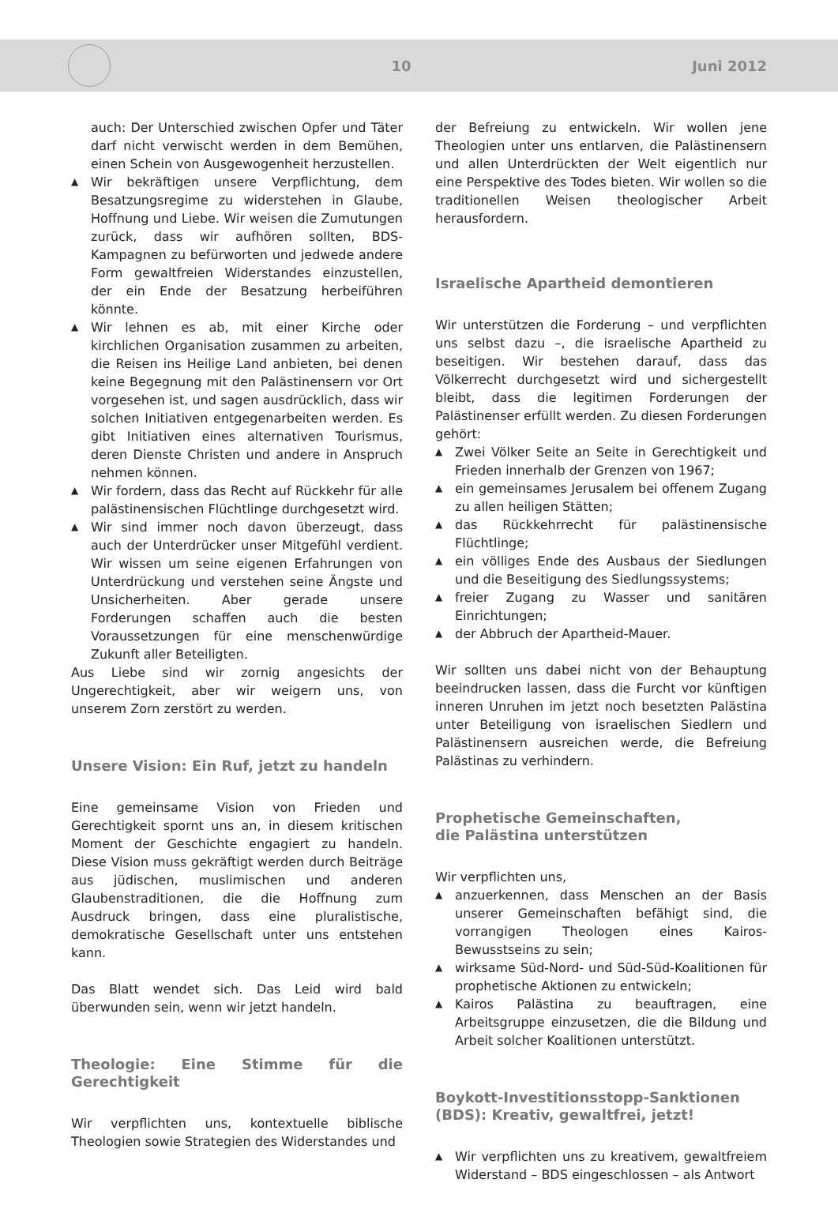10 Juni 2012
auch: Der Unterschied zwischen Opfer und Täter darf nicht verwischt werden in dem Bemühen, einen Schein von Ausgewogenheit herzustellen.
▲ Wir bekräftigen unsere Verpflichtung, dem Besatzungsregime zu widerstehen in Glaube, Hoffnung und Liebe. Wir weisen die Zumutungen zurück, dass wir aufhören sollten, BDS-Kampagnen zu befürworten und jedwede andere Form gewaltfreien Widerstandes einzustellen, der ein Ende der Besatzung herbeiführen könnte.
▲ Wir lehnen es ab, mit einer Kirche oder kirchlichen Organisation zusammen zu arbeiten, die Reisen ins Heilige Land anbieten, bei denen keine Begegnung mit den Palästinensern vor Ort vorgesehen ist, und sagen ausdrücklich, dass wir solchen Initiativen entgegenarbeiten werden. Es gibt Initiativen eines alternativen Tourismus, deren Dienste Christen und andere in Anspruch nehmen können.
▲ Wir fordern, dass das Recht auf Rückkehr für alle palästinensischen Flüchtlinge durchgesetzt wird.
▲ Wir sind immer noch davon überzeugt, dass auch der Unterdrücker unser Mitgefühl verdient. Wir wissen um seine eigenen Erfahrungen von Unterdrückung und verstehen seine Ängste und Unsicherheiten. Aber gerade unsere Forderungen schaffen auch die besten Voraussetzungen für eine menschenwürdige Zukunft aller Beteiligten.
Aus Liebe sind wir zornig angesichts der Ungerechtigkeit, aber wir weigern uns, von unserem Zorn zerstört zu werden.
Unsere Vision: Ein Ruf, jetzt zu handeln
Eine gemeinsame Vision von Frieden und Gerechtigkeit spornt uns an, in diesem kritischen Moment der Geschichte engagiert zu handeln. Diese Vision muss gekräftigt werden durch Beiträge aus jüdischen, muslimischen und anderen Glaubenstraditionen, die die Hoffnung zum Ausdruck bringen, dass eine pluralistische, demokratische Gesellschaft unter uns entstehen kann.
Das Blatt wendet sich. Das Leid wird bald überwunden sein, wenn wir jetzt handeln.
Theologie: Eine Stimme für die Gerechtigkeit
Wir verpflichten uns, kontextuelle biblische Theologien sowie Strategien des Widerstandes und
der Befreiung zu entwickeln. Wir wollen jene Theologien unter uns entlarven, die Palästinensern und allen Unterdrückten der Welt eigentlich nur eine Perspektive des Todes bieten. Wir wollen so die traditionellen Weisen theologischer Arbeit herausfordern.
Israelische Apartheid demontieren
Wir unterstützen die Forderung – und verpflichten uns selbst dazu –, die israelische Apartheid zu beseitigen. Wir bestehen darauf, dass das Völkerrecht durchgesetzt wird und sichergestellt bleibt, dass die legitimen Forderungen der Palästinenser erfüllt werden. Zu diesen Forderungen gehört:
▲ Zwei Völker Seite an Seite in Gerechtigkeit und Frieden innerhalb der Grenzen von 1967;
▲ ein gemeinsames Jerusalem bei offenem Zugang zu allen heiligen Stätten;
▲ das Rückkehrrecht für palästinensische Flüchtlinge;
▲ ein völliges Ende des Ausbaus der Siedlungen und die Beseitigung des Siedlungssystems;
▲ freier Zugang zu Wasser und sanitären Einrichtungen;
▲ der Abbruch der Apartheid-Mauer.
Wir sollten uns dabei nicht von der Behauptung beeindrucken lassen, dass die Furcht vor künftigen inneren Unruhen im jetzt noch besetzten Palästina unter Beteiligung von israelischen Siedlern und Palästinensern ausreichen werde, die Befreiung Palästinas zu verhindern.
Prophetische Gemeinschaften,
die Palästina unterstützen
Wir verpflichten uns,
▲ anzuerkennen, dass Menschen an der Basis unserer Gemeinschaften befähigt sind, die vorrangigen Theologen eines Kairos-Bewusstseins zu sein;
▲ wirksame Süd-Nord- und Süd-Süd-Koalitionen für prophetische Aktionen zu entwickeln;
▲ Kairos Palästina zu beauftragen, eine Arbeitsgruppe einzusetzen, die die Bildung und Arbeit solcher Koalitionen unterstützt.
Boykott-Investitionsstopp-Sanktionen (BDS): Kreativ, gewaltfrei, jetzt!
▲ Wir verpflichten uns zu kreativem, gewaltfreiem Widerstand – BDS eingeschlossen – als Antwort